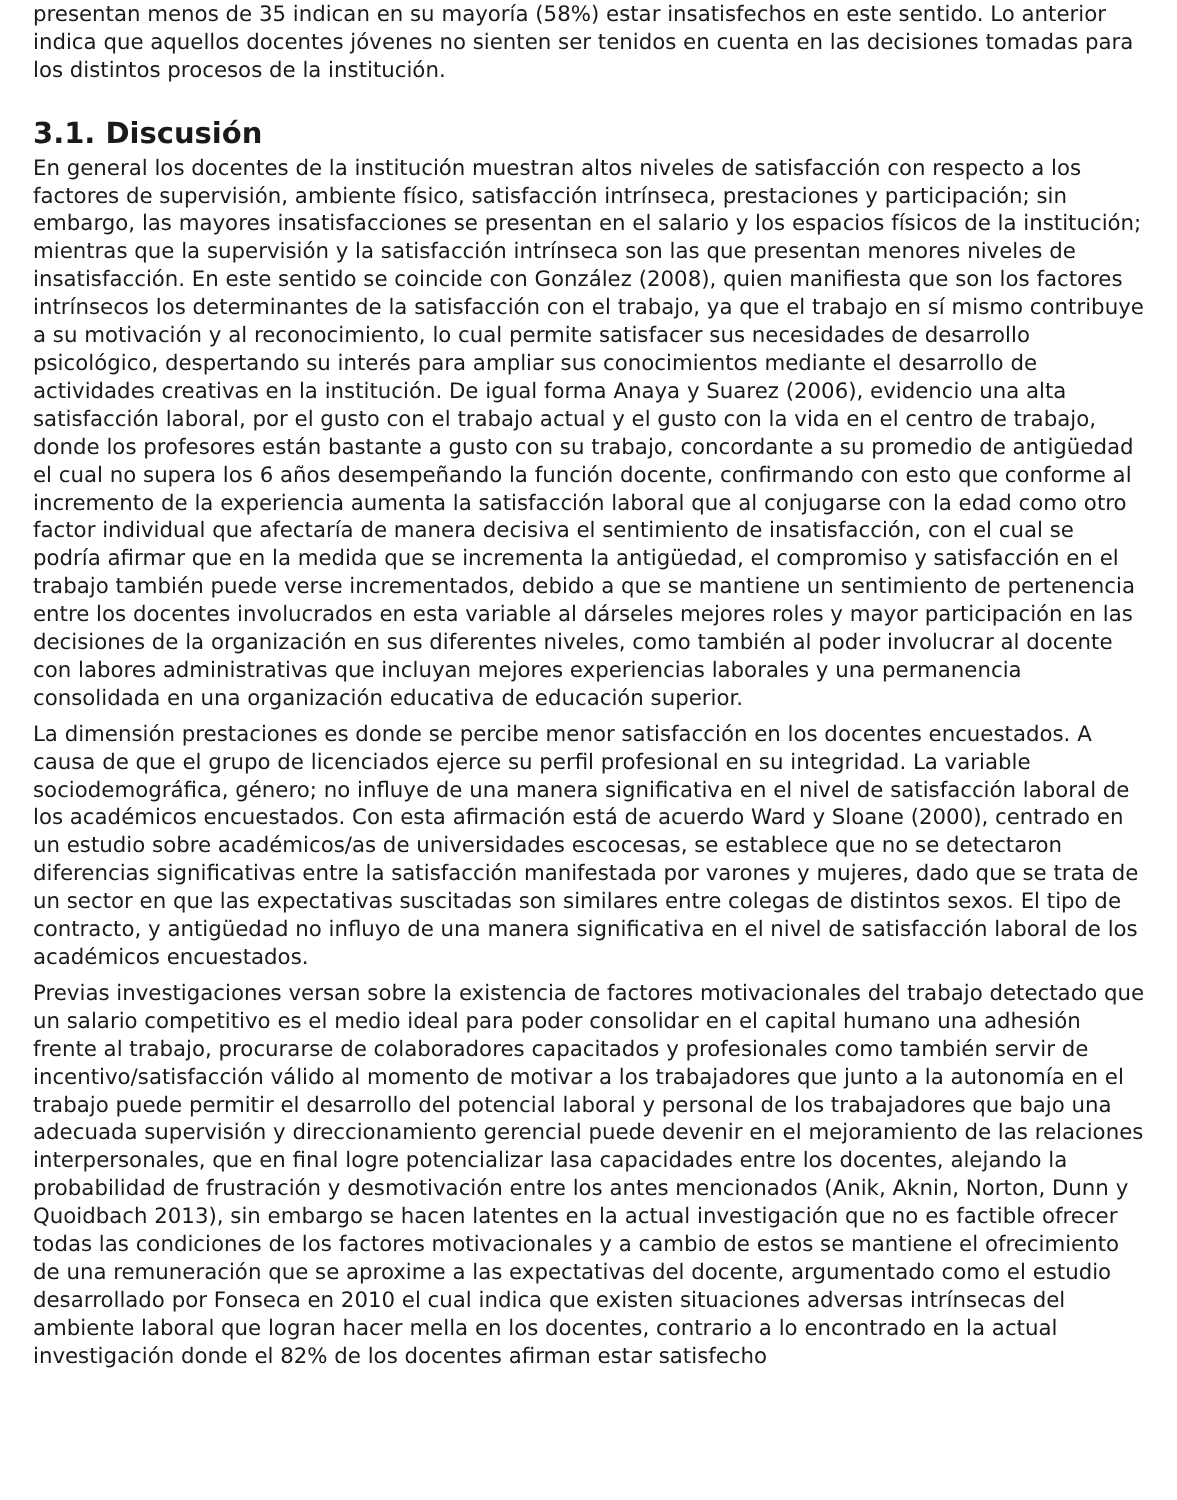presentan menos de 35 indican en su mayoría (58%) estar insatisfechos en este sentido. Lo anterior indica que aquellos docentes jóvenes no sienten ser tenidos en cuenta en las decisiones tomadas para los distintos procesos de la institución.
3.1. Discusión
En general los docentes de la institución muestran altos niveles de satisfacción con respecto a los factores de supervisión, ambiente físico, satisfacción intrínseca, prestaciones y participación; sin embargo, las mayores insatisfacciones se presentan en el salario y los espacios físicos de la institución; mientras que la supervisión y la satisfacción intrínseca son las que presentan menores niveles de insatisfacción. En este sentido se coincide con González (2008), quien manifiesta que son los factores intrínsecos los determinantes de la satisfacción con el trabajo, ya que el trabajo en sí mismo contribuye a su motivación y al reconocimiento, lo cual permite satisfacer sus necesidades de desarrollo psicológico, despertando su interés para ampliar sus conocimientos mediante el desarrollo de actividades creativas en la institución. De igual forma Anaya y Suarez (2006), evidencio una alta satisfacción laboral, por el gusto con el trabajo actual y el gusto con la vida en el centro de trabajo, donde los profesores están bastante a gusto con su trabajo, concordante a su promedio de antigüedad el cual no supera los 6 años desempeñando la función docente, confirmando con esto que conforme al incremento de la experiencia aumenta la satisfacción laboral que al conjugarse con la edad como otro factor individual que afectaría de manera decisiva el sentimiento de insatisfacción, con el cual se podría afirmar que en la medida que se incrementa la antigüedad, el compromiso y satisfacción en el trabajo también puede verse incrementados, debido a que se mantiene un sentimiento de pertenencia entre los docentes involucrados en esta variable al dárseles mejores roles y mayor participación en las decisiones de la organización en sus diferentes niveles, como también al poder involucrar al docente con labores administrativas que incluyan mejores experiencias laborales y una permanencia consolidada en una organización educativa de educación superior.
La dimensión prestaciones es donde se percibe menor satisfacción en los docentes encuestados. A causa de que el grupo de licenciados ejerce su perfil profesional en su integridad. La variable sociodemográfica, género; no influye de una manera significativa en el nivel de satisfacción laboral de los académicos encuestados. Con esta afirmación está de acuerdo Ward y Sloane (2000), centrado en un estudio sobre académicos/as de universidades escocesas, se establece que no se detectaron diferencias significativas entre la satisfacción manifestada por varones y mujeres, dado que se trata de un sector en que las expectativas suscitadas son similares entre colegas de distintos sexos. El tipo de contracto, y antigüedad no influyo de una manera significativa en el nivel de satisfacción laboral de los académicos encuestados.
Previas investigaciones versan sobre la existencia de factores motivacionales del trabajo detectado que un salario competitivo es el medio ideal para poder consolidar en el capital humano una adhesión frente al trabajo, procurarse de colaboradores capacitados y profesionales como también servir de incentivo/satisfacción válido al momento de motivar a los trabajadores que junto a la autonomía en el trabajo puede permitir el desarrollo del potencial laboral y personal de los trabajadores que bajo una adecuada supervisión y direccionamiento gerencial puede devenir en el mejoramiento de las relaciones interpersonales, que en final logre potencializar lasa capacidades entre los docentes, alejando la probabilidad de frustración y desmotivación entre los antes mencionados (Anik, Aknin, Norton, Dunn y Quoidbach 2013), sin embargo se hacen latentes en la actual investigación que no es factible ofrecer todas las condiciones de los factores motivacionales y a cambio de estos se mantiene el ofrecimiento de una remuneración que se aproxime a las expectativas del docente, argumentado como el estudio desarrollado por Fonseca en 2010 el cual indica que existen situaciones adversas intrínsecas del ambiente laboral que logran hacer mella en los docentes, contrario a lo encontrado en la actual investigación donde el 82% de los docentes afirman estar satisfecho